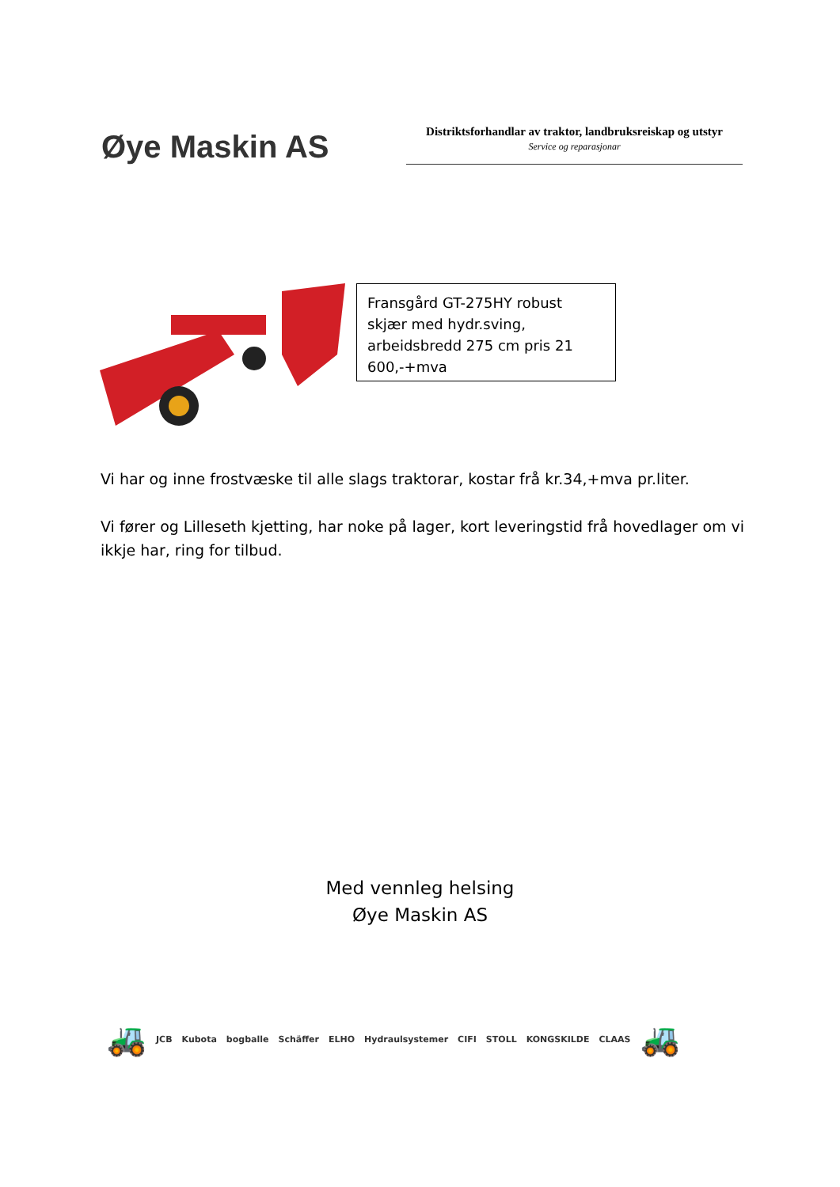Øye Maskin AS
Distriktsforhandlar av traktor, landbruksreiskap og utstyr
Service og reparasjonar
Fransgård GT-275HY robust skjær med hydr.sving, arbeidsbredd 275 cm pris 21 600,-+mva
Vi har og inne frostvæske til alle slags traktorar, kostar frå kr.34,+mva pr.liter.
Vi fører og Lilleseth kjetting, har noke på lager, kort leveringstid frå hovedlager om vi ikkje har, ring for tilbud.
Med vennleg helsing
Øye Maskin AS
🚜 JCB Kubota bogballe Schäffer ELHO Hydraulsystemer CIFI STOLL KONGSKILDE CLAAS 🚜